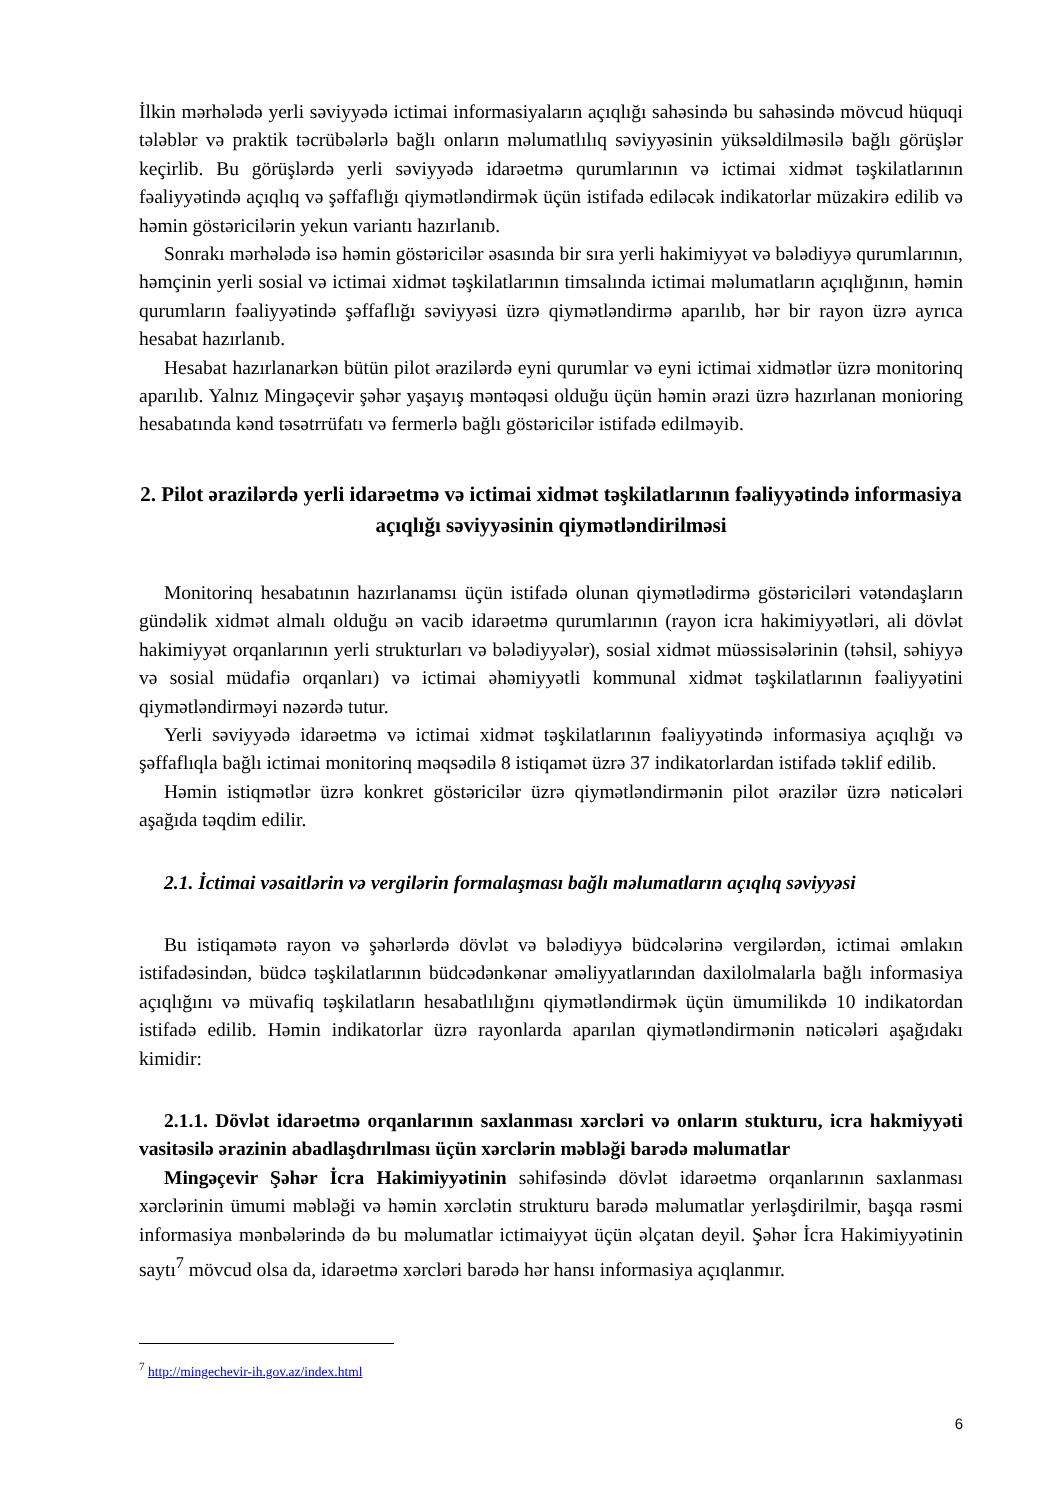İlkin mərhələdə yerli səviyyədə ictimai informasiyaların açıqlığı sahəsində bu sahəsində mövcud hüquqi tələblər və praktik təcrübələrlə bağlı onların məlumatlılıq səviyyəsinin yüksəldilməsilə bağlı görüşlər keçirlib. Bu görüşlərdə yerli səviyyədə idarəetmə qurumlarının və ictimai xidmət təşkilatlarının fəaliyyətində açıqlıq və şəffaflığı qiymətləndirmək üçün istifadə ediləcək indikatorlar müzakirə edilib və həmin göstəricilərin yekun variantı hazırlanıb.
Sonrakı mərhələdə isə həmin göstəricilər əsasında bir sıra yerli hakimiyyət və bələdiyyə qurumlarının, həmçinin yerli sosial və ictimai xidmət təşkilatlarının timsalında ictimai məlumatların açıqlığının, həmin qurumların fəaliyyətində şəffaflığı səviyyəsi üzrə qiymətləndirmə aparılıb, hər bir rayon üzrə ayrıca hesabat hazırlanıb.
Hesabat hazırlanarkən bütün pilot ərazilərdə eyni qurumlar və eyni ictimai xidmətlər üzrə monitorinq aparılıb. Yalnız Mingəçevir şəhər yaşayış məntəqəsi olduğu üçün həmin ərazi üzrə hazırlanan monioring hesabatında kənd təsətrrüfatı və fermerlə bağlı göstəricilər istifadə edilməyib.
2. Pilot ərazilərdə yerli idarəetmə və ictimai xidmət təşkilatlarının fəaliyyətində informasiya açıqlığı səviyyəsinin qiymətləndirilməsi
Monitorinq hesabatının hazırlanamsı üçün istifadə olunan qiymətlədirmə göstəriciləri vətəndaşların gündəlik xidmət almalı olduğu ən vacib idarəetmə qurumlarının (rayon icra hakimiyyətləri, ali dövlət hakimiyyət orqanlarının yerli strukturları və bələdiyyələr), sosial xidmət müəssisələrinin (təhsil, səhiyyə və sosial müdafiə orqanları) və ictimai əhəmiyyətli kommunal xidmət təşkilatlarının fəaliyyətini qiymətləndirməyi nəzərdə tutur.
Yerli səviyyədə idarəetmə və ictimai xidmət təşkilatlarının fəaliyyətində informasiya açıqlığı və şəffaflıqla bağlı ictimai monitorinq məqsədilə 8 istiqamət üzrə 37 indikatorlardan istifadə təklif edilib.
Həmin istiqmətlər üzrə konkret göstəricilər üzrə qiymətləndirmənin pilot ərazilər üzrə nəticələri aşağıda təqdim edilir.
2.1. İctimai vəsaitlərin və vergilərin formalaşması bağlı məlumatların açıqlıq səviyyəsi
Bu istiqamətə rayon və şəhərlərdə dövlət və bələdiyyə büdcələrinə vergilərdən, ictimai əmlakın istifadəsindən, büdcə təşkilatlarının büdcədənkənar əməliyyatlarından daxilolmalarla bağlı informasiya açıqlığını və müvafiq təşkilatların hesabatlılığını qiymətləndirmək üçün ümumilikdə 10 indikatordan istifadə edilib. Həmin indikatorlar üzrə rayonlarda aparılan qiymətləndirmənin nəticələri aşağıdakı kimidir:
2.1.1. Dövlət idarəetmə orqanlarının saxlanması xərcləri və onların stukturu, icra hakmiyyəti vasitəsilə ərazinin abadlaşdırılması üçün xərclərin məbləği barədə məlumatlar
Mingəçevir Şəhər İcra Hakimiyyətinin səhifəsində dövlət idarəetmə orqanlarının saxlanması xərclərinin ümumi məbləği və həmin xərclətin strukturu barədə məlumatlar yerləşdirilmir, başqa rəsmi informasiya mənbələrində də bu məlumatlar ictimaiyyət üçün əlçatan deyil. Şəhər İcra Hakimiyyətinin saytı<sup>7</sup> mövcud olsa da, idarəetmə xərcləri barədə hər hansı informasiya açıqlanmır.
<sup>7</sup> http://mingechevir-ih.gov.az/index.html
6